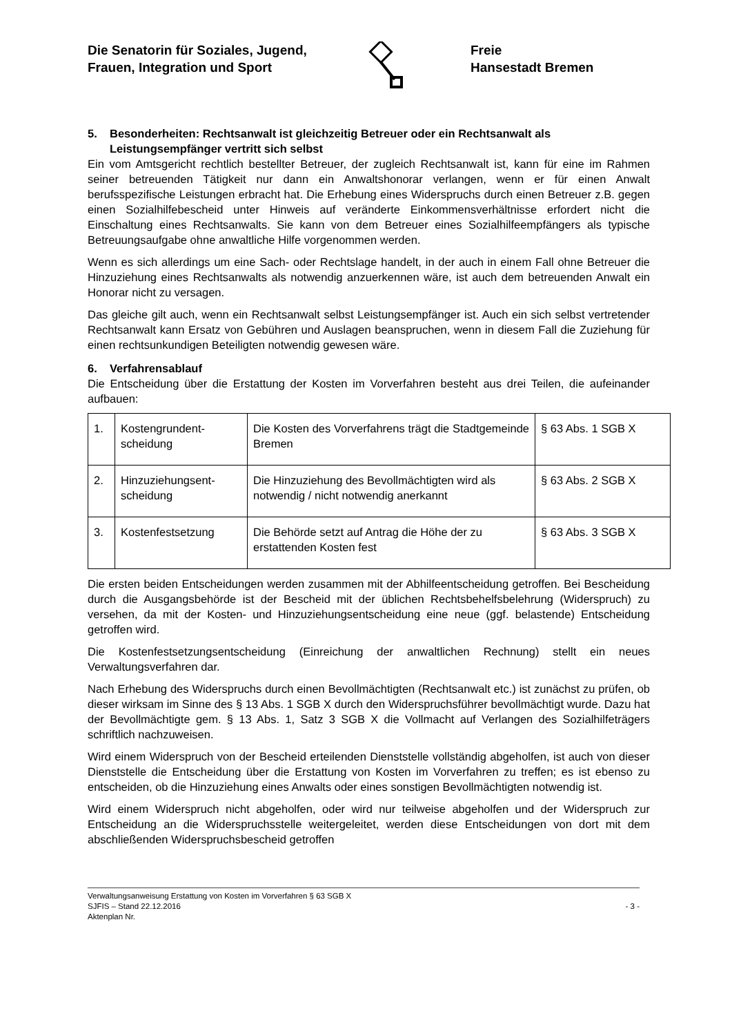Die Senatorin für Soziales, Jugend,
Frauen, Integration und Sport
Freie
Hansestadt Bremen
5. Besonderheiten: Rechtsanwalt ist gleichzeitig Betreuer oder ein Rechtsanwalt als Leistungsempfänger vertritt sich selbst
Ein vom Amtsgericht rechtlich bestellter Betreuer, der zugleich Rechtsanwalt ist, kann für eine im Rahmen seiner betreuenden Tätigkeit nur dann ein Anwaltshonorar verlangen, wenn er für einen Anwalt berufsspezifische Leistungen erbracht hat. Die Erhebung eines Widerspruchs durch einen Betreuer z.B. gegen einen Sozialhilfebescheid unter Hinweis auf veränderte Einkommensverhältnisse erfordert nicht die Einschaltung eines Rechtsanwalts. Sie kann von dem Betreuer eines Sozialhilfeempfängers als typische Betreuungsaufgabe ohne anwaltliche Hilfe vorgenommen werden.
Wenn es sich allerdings um eine Sach- oder Rechtslage handelt, in der auch in einem Fall ohne Betreuer die Hinzuziehung eines Rechtsanwalts als notwendig anzuerkennen wäre, ist auch dem betreuenden Anwalt ein Honorar nicht zu versagen.
Das gleiche gilt auch, wenn ein Rechtsanwalt selbst Leistungsempfänger ist. Auch ein sich selbst vertretender Rechtsanwalt kann Ersatz von Gebühren und Auslagen beanspruchen, wenn in diesem Fall die Zuziehung für einen rechtsunkundigen Beteiligten notwendig gewesen wäre.
6. Verfahrensablauf
Die Entscheidung über die Erstattung der Kosten im Vorverfahren besteht aus drei Teilen, die aufeinander aufbauen:
| 1. | Kostengrundent- scheidung | Die Kosten des Vorverfahrens trägt die Stadtgemeinde Bremen | § 63 Abs. 1 SGB X |
| 2. | Hinzuziehungsent- scheidung | Die Hinzuziehung des Bevollmächtigten wird als notwendig / nicht notwendig anerkannt | § 63 Abs. 2 SGB X |
| 3. | Kostenfestsetzung | Die Behörde setzt auf Antrag die Höhe der zu erstattenden Kosten fest | § 63 Abs. 3 SGB X |
Die ersten beiden Entscheidungen werden zusammen mit der Abhilfeentscheidung getroffen. Bei Bescheidung durch die Ausgangsbehörde ist der Bescheid mit der üblichen Rechtsbehelfsbelehrung (Widerspruch) zu versehen, da mit der Kosten- und Hinzuziehungsentscheidung eine neue (ggf. belastende) Entscheidung getroffen wird.
Die Kostenfestsetzungsentscheidung (Einreichung der anwaltlichen Rechnung) stellt ein neues Verwaltungsverfahren dar.
Nach Erhebung des Widerspruchs durch einen Bevollmächtigten (Rechtsanwalt etc.) ist zunächst zu prüfen, ob dieser wirksam im Sinne des § 13 Abs. 1 SGB X durch den Widerspruchsführer bevollmächtigt wurde. Dazu hat der Bevollmächtigte gem. § 13 Abs. 1, Satz 3 SGB X die Vollmacht auf Verlangen des Sozialhilfeträgers schriftlich nachzuweisen.
Wird einem Widerspruch von der Bescheid erteilenden Dienststelle vollständig abgeholfen, ist auch von dieser Dienststelle die Entscheidung über die Erstattung von Kosten im Vorverfahren zu treffen; es ist ebenso zu entscheiden, ob die Hinzuziehung eines Anwalts oder eines sonstigen Bevollmächtigten notwendig ist.
Wird einem Widerspruch nicht abgeholfen, oder wird nur teilweise abgeholfen und der Widerspruch zur Entscheidung an die Widerspruchsstelle weitergeleitet, werden diese Entscheidungen von dort mit dem abschließenden Widerspruchsbescheid getroffen
Verwaltungsanweisung Erstattung von Kosten im Vorverfahren § 63 SGB X
SJFIS – Stand 22.12.2016 - 3 -
Aktenplan Nr.